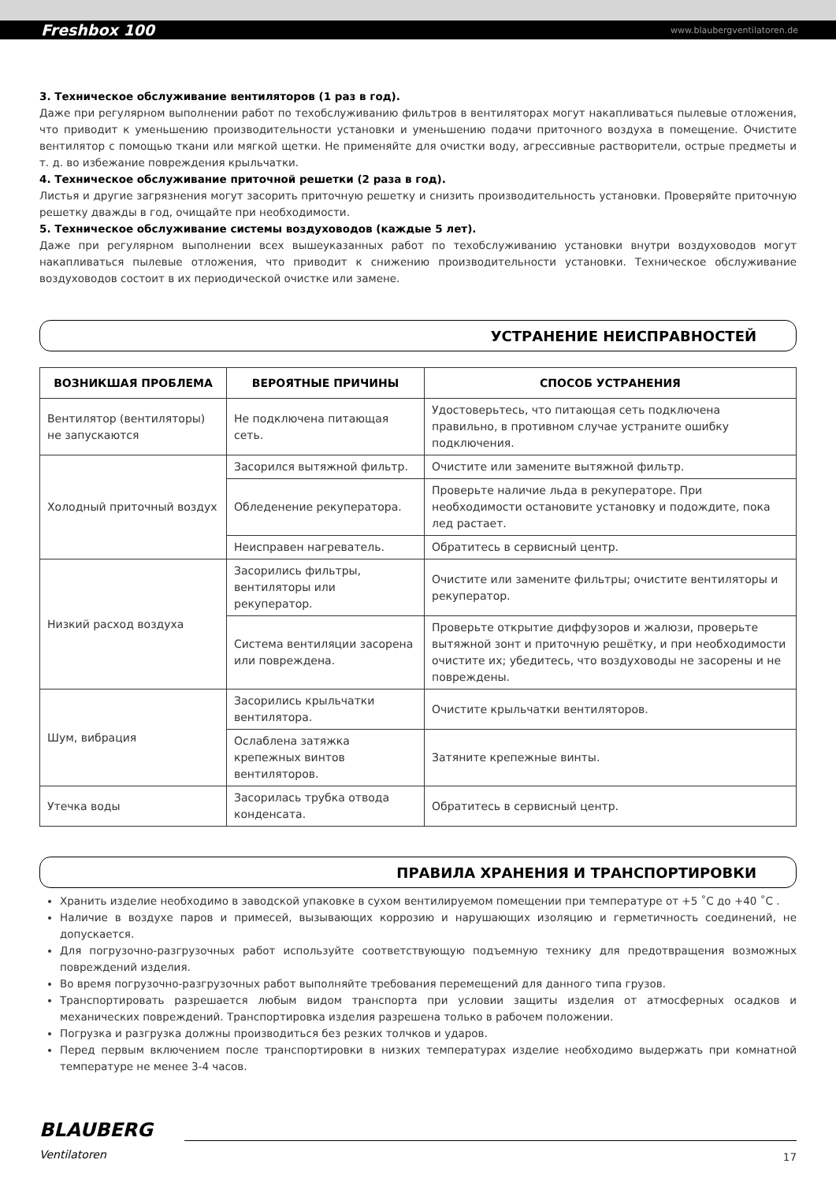Freshbox 100 www.blaubergventilatoren.de
3. Техническое обслуживание вентиляторов (1 раз в год).
Даже при регулярном выполнении работ по техобслуживанию фильтров в вентиляторах могут накапливаться пылевые отложения, что приводит к уменьшению производительности установки и уменьшению подачи приточного воздуха в помещение. Очистите вентилятор с помощью ткани или мягкой щетки. Не применяйте для очистки воду, агрессивные растворители, острые предметы и т. д. во избежание повреждения крыльчатки.
4. Техническое обслуживание приточной решетки (2 раза в год).
Листья и другие загрязнения могут засорить приточную решетку и снизить производительность установки. Проверяйте приточную решетку дважды в год, очищайте при необходимости.
5. Техническое обслуживание системы воздуховодов (каждые 5 лет).
Даже при регулярном выполнении всех вышеуказанных работ по техобслуживанию установки внутри воздуховодов могут накапливаться пылевые отложения, что приводит к снижению производительности установки. Техническое обслуживание воздуховодов состоит в их периодической очистке или замене.
УСТРАНЕНИЕ НЕИСПРАВНОСТЕЙ
| ВОЗНИКШАЯ ПРОБЛЕМА | ВЕРОЯТНЫЕ ПРИЧИНЫ | СПОСОБ УСТРАНЕНИЯ |
| --- | --- | --- |
| Вентилятор (вентиляторы) не запускаются | Не подключена питающая сеть. | Удостоверьтесь, что питающая сеть подключена правильно, в противном случае устраните ошибку подключения. |
| Холодный приточный воздух | Засорился вытяжной фильтр. | Очистите или замените вытяжной фильтр. |
| | Обледенение рекуператора. | Проверьте наличие льда в рекуператоре. При необходимости остановите установку и подождите, пока лед растает. |
| | Неисправен нагреватель. | Обратитесь в сервисный центр. |
| Низкий расход воздуха | Засорились фильтры, вентиляторы или рекуператор. | Очистите или замените фильтры; очистите вентиляторы и рекуператор. |
| | Система вентиляции засорена или повреждена. | Проверьте открытие диффузоров и жалюзи, проверьте вытяжной зонт и приточную решётку, и при необходимости очистите их; убедитесь, что воздуховоды не засорены и не повреждены. |
| Шум, вибрация | Засорились крыльчатки вентилятора. | Очистите крыльчатки вентиляторов. |
| | Ослаблена затяжка крепежных винтов вентиляторов. | Затяните крепежные винты. |
| Утечка воды | Засорилась трубка отвода конденсата. | Обратитесь в сервисный центр. |
ПРАВИЛА ХРАНЕНИЯ И ТРАНСПОРТИРОВКИ
Хранить изделие необходимо в заводской упаковке в сухом вентилируемом помещении при температуре от +5 ˚С до +40 ˚С .
Наличие в воздухе паров и примесей, вызывающих коррозию и нарушающих изоляцию и герметичность соединений, не допускается.
Для погрузочно-разгрузочных работ используйте соответствующую подъемную технику для предотвращения возможных повреждений изделия.
Во время погрузочно-разгрузочных работ выполняйте требования перемещений для данного типа грузов.
Транспортировать разрешается любым видом транспорта при условии защиты изделия от атмосферных осадков и механических повреждений. Транспортировка изделия разрешена только в рабочем положении.
Погрузка и разгрузка должны производиться без резких толчков и ударов.
Перед первым включением после транспортировки в низких температурах изделие необходимо выдержать при комнатной температуре не менее 3-4 часов.
BLAUBERG
Ventilatoren
17